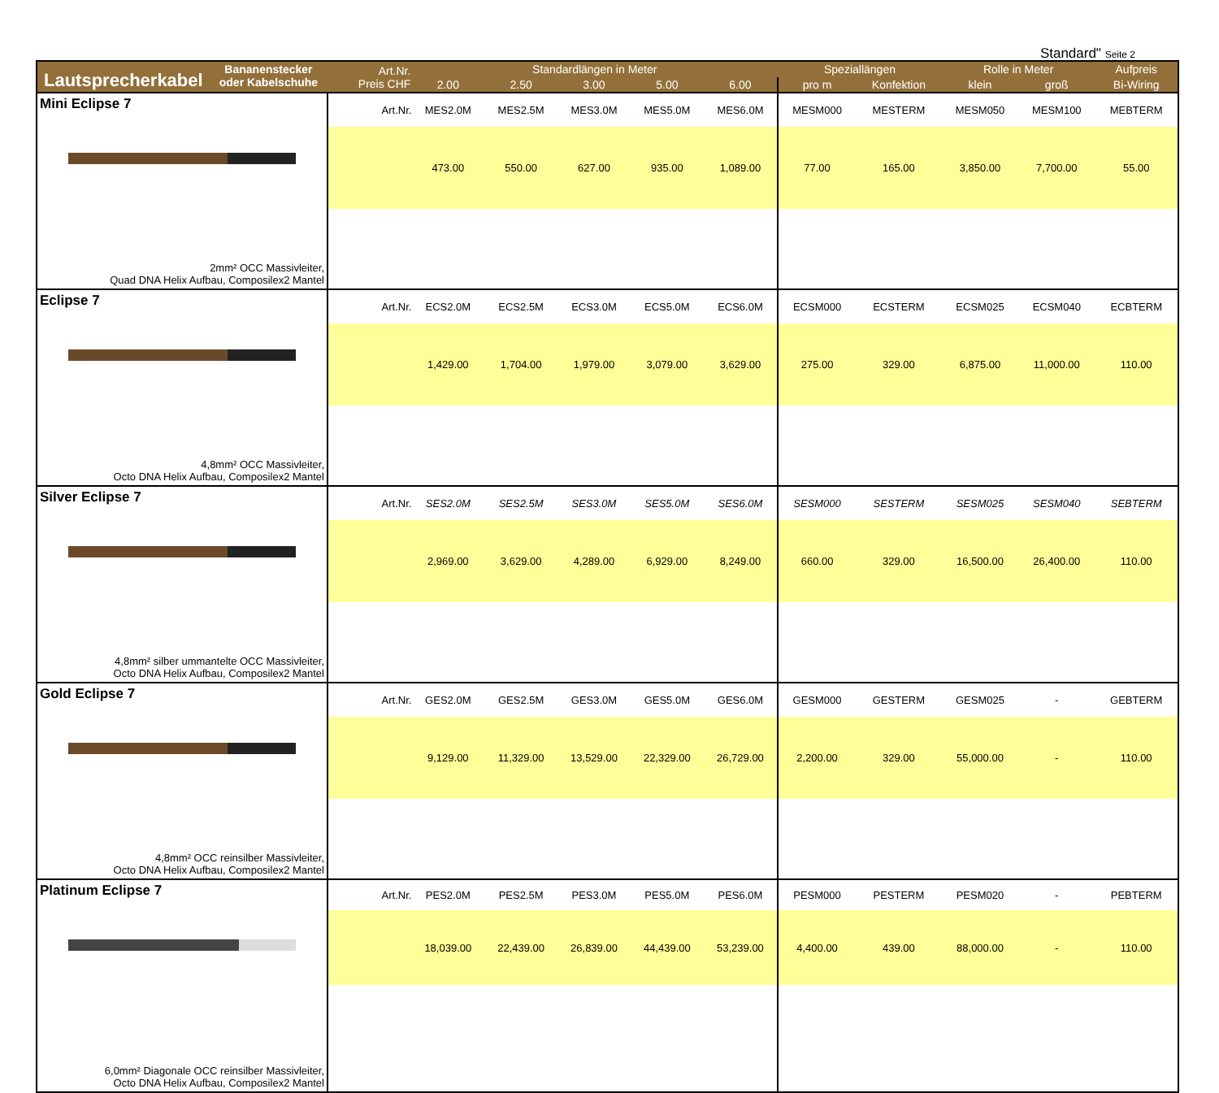Standard" Seite 2
| Lautsprecherkabel Bananenstecker oder Kabelschuhe | Art.Nr. Preis CHF | Standardlängen in Meter | | | | | Speziallängen | | Rolle in Meter | | Aufpreis |
| --- | --- | --- | --- | --- | --- | --- | --- | --- | --- | --- | --- |
| | | 2.00 | 2.50 | 3.00 | 5.00 | 6.00 | pro m | Konfektion | klein | groß | Bi-Wiring |
| Mini Eclipse 7 2mm² OCC Massivleiter, Quad DNA Helix Aufbau, Composilex2 Mantel | Art.Nr. | MES2.0M | MES2.5M | MES3.0M | MES5.0M | MES6.0M | MESM000 | MESTERM | MESM050 | MESM100 | MEBTERM |
| | | 473.00 | 550.00 | 627.00 | 935.00 | 1,089.00 | 77.00 | 165.00 | 3,850.00 | 7,700.00 | 55.00 |
| Eclipse 7 4,8mm² OCC Massivleiter, Octo DNA Helix Aufbau, Composilex2 Mantel | Art.Nr. | ECS2.0M | ECS2.5M | ECS3.0M | ECS5.0M | ECS6.0M | ECSM000 | ECSTERM | ECSM025 | ECSM040 | ECBTERM |
| | | 1,429.00 | 1,704.00 | 1,979.00 | 3,079.00 | 3,629.00 | 275.00 | 329.00 | 6,875.00 | 11,000.00 | 110.00 |
| Silver Eclipse 7 4,8mm² silber ummantelte OCC Massivleiter, Octo DNA Helix Aufbau, Composilex2 Mantel | Art.Nr. | SES2.0M | SES2.5M | SES3.0M | SES5.0M | SES6.0M | SESM000 | SESTERM | SESM025 | SESM040 | SEBTERM |
| | | 2,969.00 | 3,629.00 | 4,289.00 | 6,929.00 | 8,249.00 | 660.00 | 329.00 | 16,500.00 | 26,400.00 | 110.00 |
| Gold Eclipse 7 4,8mm² OCC reinsilber Massivleiter, Octo DNA Helix Aufbau, Composilex2 Mantel | Art.Nr. | GES2.0M | GES2.5M | GES3.0M | GES5.0M | GES6.0M | GESM000 | GESTERM | GESM025 | - | GEBTERM |
| | | 9,129.00 | 11,329.00 | 13,529.00 | 22,329.00 | 26,729.00 | 2,200.00 | 329.00 | 55,000.00 | - | 110.00 |
| Platinum Eclipse 7 6,0mm² Diagonale OCC reinsilber Massivleiter, Octo DNA Helix Aufbau, Composilex2 Mantel | Art.Nr. | PES2.0M | PES2.5M | PES3.0M | PES5.0M | PES6.0M | PESM000 | PESTERM | PESM020 | - | PEBTERM |
| | | 18,039.00 | 22,439.00 | 26,839.00 | 44,439.00 | 53,239.00 | 4,400.00 | 439.00 | 88,000.00 | - | 110.00 |